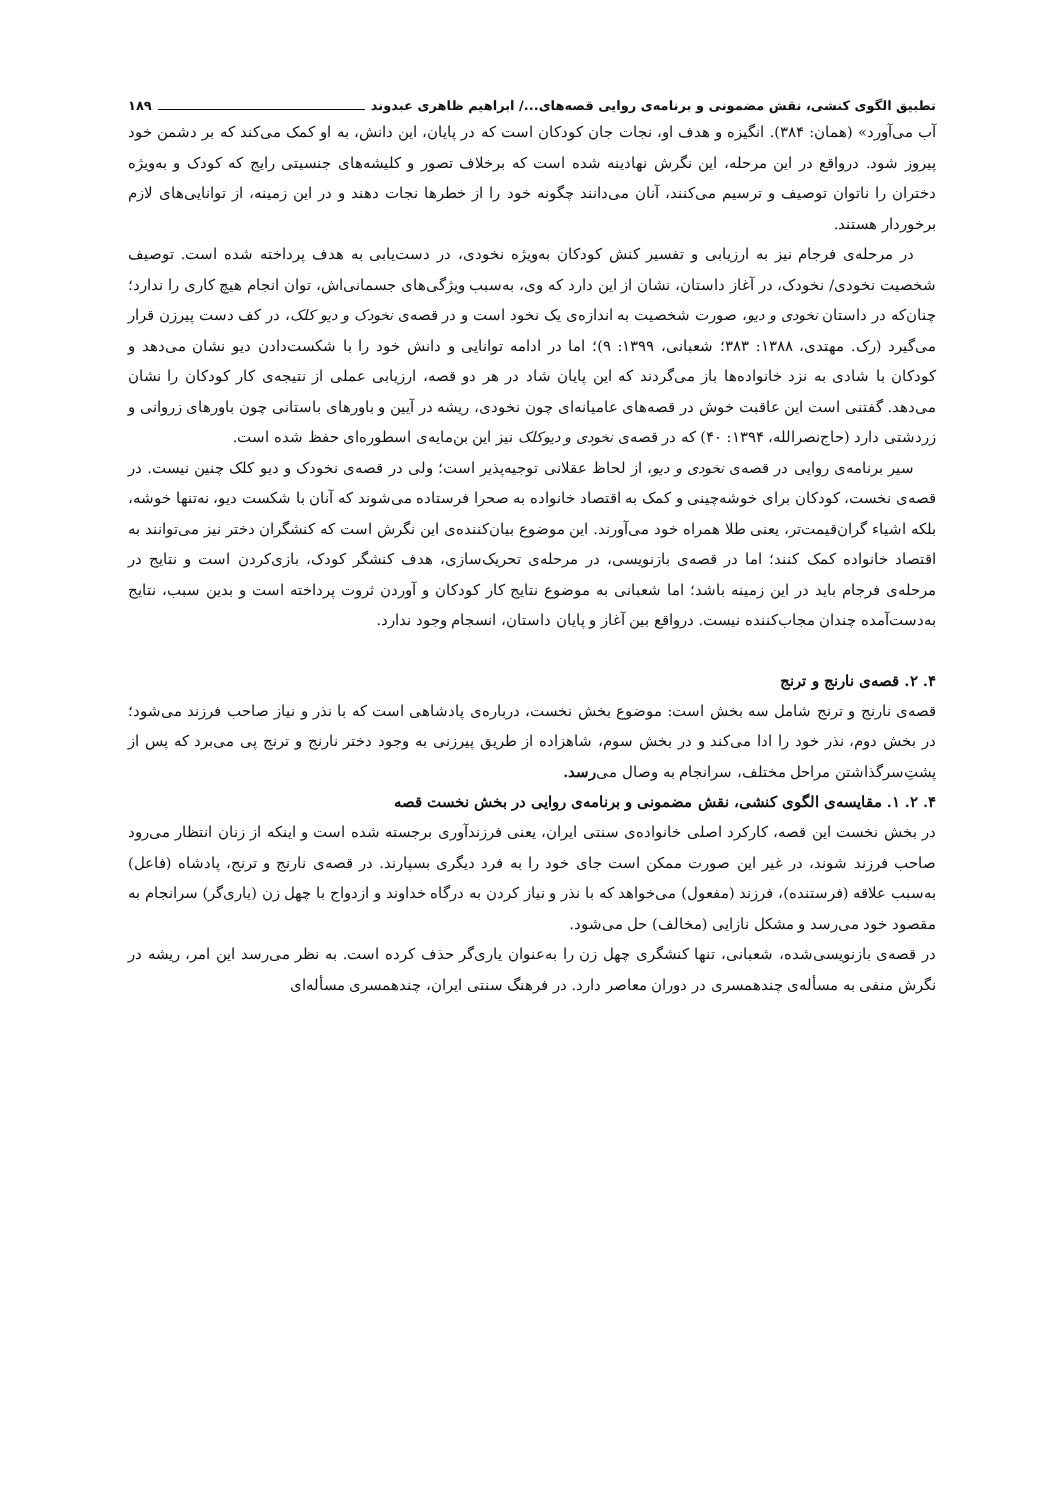تطبیق الگوی کنشی، نقش مضمونی و برنامه‌ی روایی قصه‌های.../ ابراهیم ظاهری عبدوند ۱۸۹
آب می‌آورد» (همان: ۳۸۴). انگیزه و هدف او، نجات جان کودکان است که در پایان، این دانش، به او کمک می‌کند که بر دشمن خود پیروز شود. درواقع در این مرحله، این نگرش نهادینه شده است که برخلاف تصور و کلیشه‌های جنسیتی رایج که کودک و به‌ویژه دختران را ناتوان توصیف و ترسیم می‌کنند، آنان می‌دانند چگونه خود را از خطرها نجات دهند و در این زمینه، از توانایی‌های لازم برخوردار هستند.
در مرحله‌ی فرجام نیز به ارزیابی و تفسیر کنش کودکان به‌ویژه نخودی، در دست‌یابی به هدف پرداخته شده است. توصیف شخصیت نخودی/ نخودک، در آغاز داستان، نشان از این دارد که وی، به‌سبب ویژگی‌های جسمانی‌اش، توان انجام هیچ کاری را ندارد؛ چنان‌که در داستان نخودی و دیو، صورت شخصیت به اندازه‌ی یک نخود است و در قصه‌ی نخودک و دیو کلک، در کف دست پیرزن قرار می‌گیرد (رک. مهتدی، ۱۳۸۸: ۳۸۳؛ شعبانی، ۱۳۹۹: ۹)؛ اما در ادامه توانایی و دانش خود را با شکست‌دادن دیو نشان می‌دهد و کودکان با شادی به نزد خانواده‌ها باز می‌گردند که این پایان شاد در هر دو قصه، ارزیابی عملی از نتیجه‌ی کار کودکان را نشان می‌دهد. گفتنی است این عاقبت خوش در قصه‌های عامیانه‌ای چون نخودی، ریشه در آیین و باورهای باستانی چون باورهای زروانی و زردشتی دارد (حاج‌نصرالله، ۱۳۹۴: ۴۰) که در قصه‌ی نخودی و دیوکلک نیز این بن‌مایه‌ی اسطوره‌ای حفظ شده است.
سیر برنامه‌ی روایی در قصه‌ی نخودی و دیو، از لحاظ عقلانی توجیه‌پذیر است؛ ولی در قصه‌ی نخودک و دیو کلک چنین نیست. در قصه‌ی نخست، کودکان برای خوشه‌چینی و کمک به اقتصاد خانواده به صحرا فرستاده می‌شوند که آنان با شکست دیو، نه‌تنها خوشه، بلکه اشیاء گران‌قیمت‌تر، یعنی طلا همراه خود می‌آورند. این موضوع بیان‌کننده‌ی این نگرش است که کنشگران دختر نیز می‌توانند به اقتصاد خانواده کمک کنند؛ اما در قصه‌ی بازنویسی، در مرحله‌ی تحریک‌سازی، هدف کنشگر کودک، بازی‌کردن است و نتایج در مرحله‌ی فرجام باید در این زمینه باشد؛ اما شعبانی به موضوع نتایج کار کودکان و آوردن ثروت پرداخته است و بدین سبب، نتایج به‌دست‌آمده چندان مجاب‌کننده نیست. درواقع بین آغاز و پایان داستان، انسجام وجود ندارد.
۴. ۲. قصه‌ی نارنج و ترنج
قصه‌ی نارنج و ترنج شامل سه بخش است: موضوع بخش نخست، درباره‌ی پادشاهی است که با نذر و نیاز صاحب فرزند می‌شود؛ در بخش دوم، نذر خود را ادا می‌کند و در بخش سوم، شاهزاده از طریق پیرزنی به وجود دختر نارنج و ترنج پی می‌برد که پس از پشتِ‌سرگذاشتن مراحل مختلف، سرانجام به وصال می‌رسد.
۴. ۲. ۱. مقایسه‌ی الگوی کنشی، نقش مضمونی و برنامه‌ی روایی در بخش نخست قصه
در بخش نخست این قصه، کارکرد اصلی خانواده‌ی سنتی ایران، یعنی فرزندآوری برجسته شده است و اینکه از زنان انتظار می‌رود صاحب فرزند شوند، در غیر این صورت ممکن است جای خود را به فرد دیگری بسپارند. در قصه‌ی نارنج و ترنج، پادشاه (فاعل) به‌سبب علاقه (فرستنده)، فرزند (مفعول) می‌خواهد که با نذر و نیاز کردن به درگاه خداوند و ازدواج با چهل زن (یاری‌گر) سرانجام به مقصود خود می‌رسد و مشکل نازایی (مخالف) حل می‌شود.
در قصه‌ی بازنویسی‌شده، شعبانی، تنها کنشگری چهل زن را به‌عنوان یاری‌گر حذف کرده است. به نظر می‌رسد این امر، ریشه در نگرش منفی به مسأله‌ی چندهمسری در دوران معاصر دارد. در فرهنگ سنتی ایران، چندهمسری مسأله‌ای